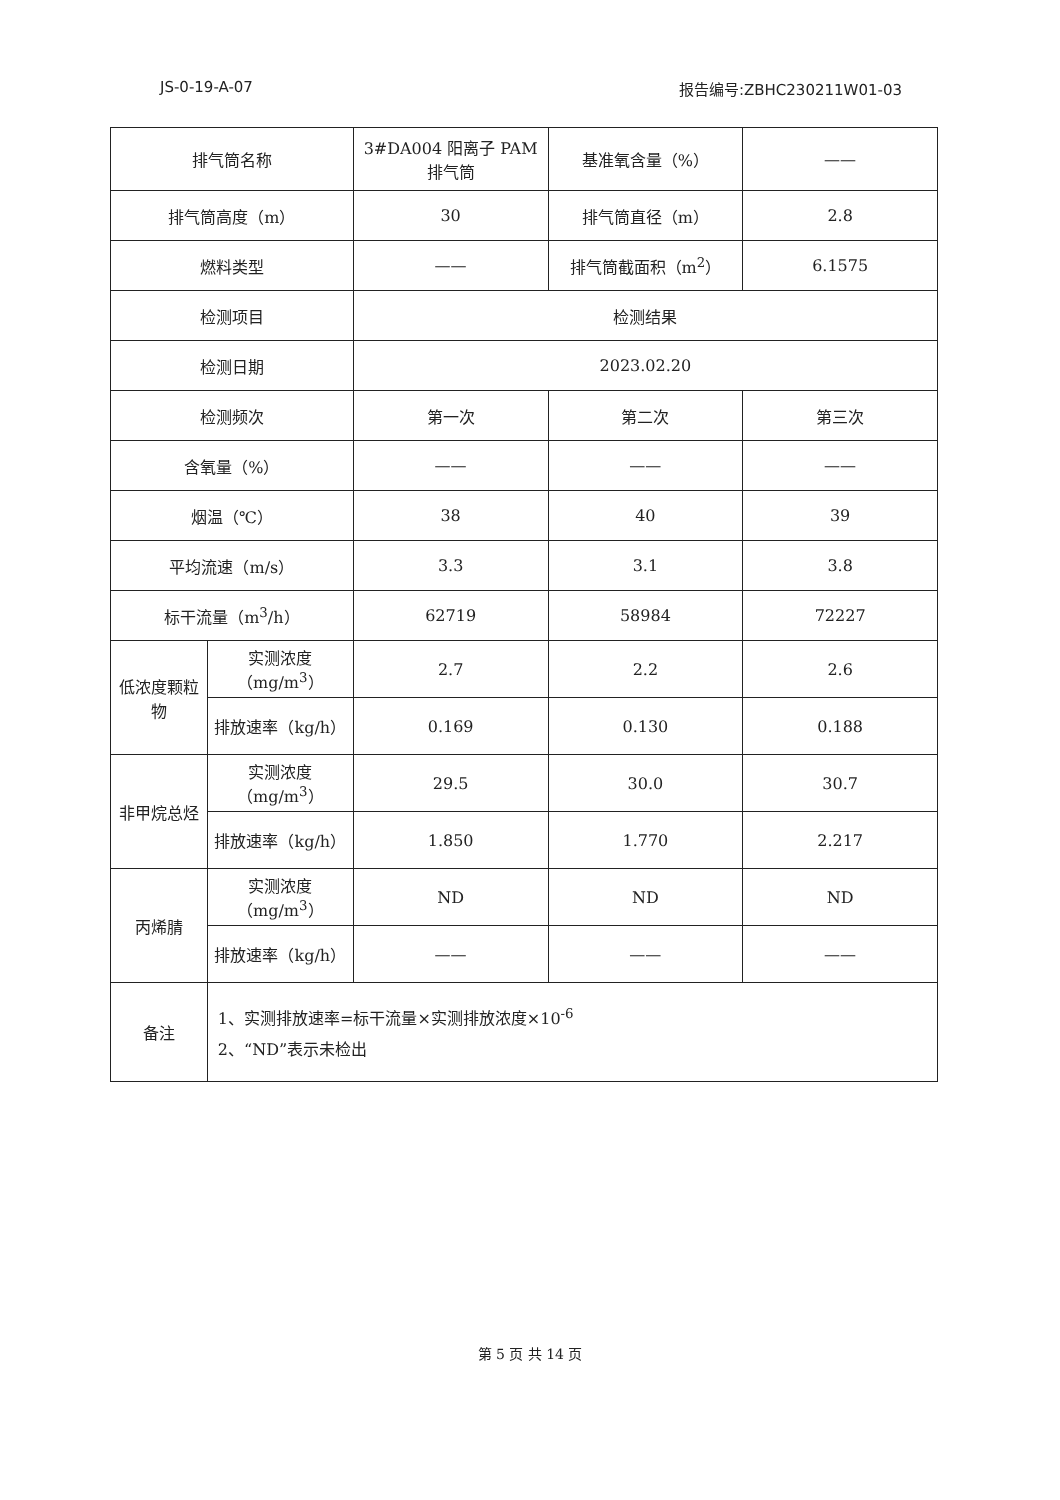JS-0-19-A-07 报告编号:ZBHC230211W01-03
| 排气筒名称 | | 3#DA004 阳离子 PAM 排气筒 | 基准氧含量（%） | —— |
| 排气筒高度（m） | | 30 | 排气筒直径（m） | 2.8 |
| 燃料类型 | | —— | 排气筒截面积（m<sup>2</sup>） | 6.1575 |
| 检测项目 | | 检测结果 | | |
| 检测日期 | | 2023.02.20 | | |
| 检测频次 | | 第一次 | 第二次 | 第三次 |
| 含氧量（%） | | —— | —— | —— |
| 烟温（℃） | | 38 | 40 | 39 |
| 平均流速（m/s） | | 3.3 | 3.1 | 3.8 |
| 标干流量（m<sup>3</sup>/h） | | 62719 | 58984 | 72227 |
| 低浓度颗粒物 | 实测浓度（mg/m<sup>3</sup>） | 2.7 | 2.2 | 2.6 |
| | 排放速率（kg/h） | 0.169 | 0.130 | 0.188 |
| 非甲烷总烃 | 实测浓度（mg/m<sup>3</sup>） | 29.5 | 30.0 | 30.7 |
| | 排放速率（kg/h） | 1.850 | 1.770 | 2.217 |
| 丙烯腈 | 实测浓度（mg/m<sup>3</sup>） | ND | ND | ND |
| | 排放速率（kg/h） | —— | —— | —— |
| 备注 | 1、实测排放速率=标干流量×实测排放浓度×10<sup>-6</sup> 2、“ND”表示未检出 | | | |
第 5 页 共 14 页